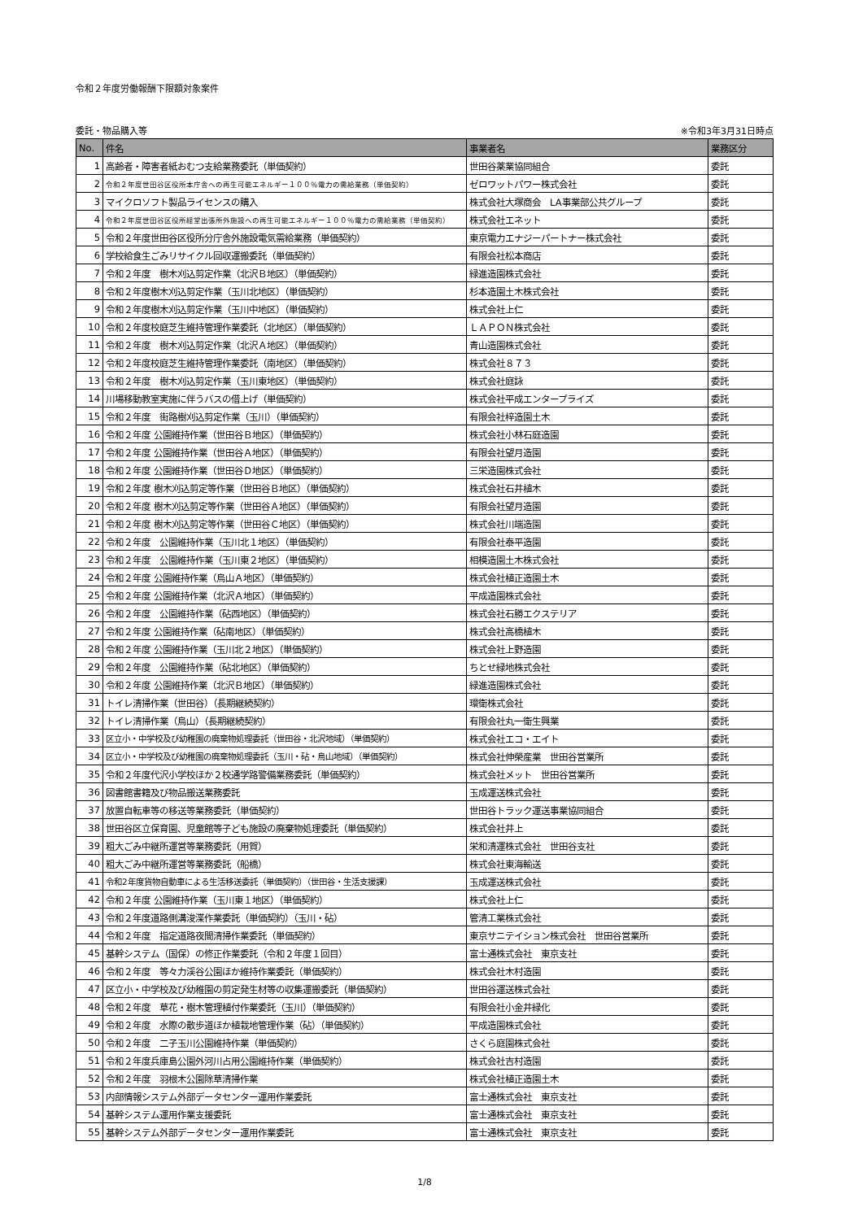令和２年度労働報酬下限額対象案件
委託・物品購入等 ※令和3年3月31日時点
| No. | 件名 | 事業者名 | 業務区分 |
| --- | --- | --- | --- |
| 1 | 高齢者・障害者紙おむつ支給業務委託（単価契約） | 世田谷薬業協同組合 | 委託 |
| 2 | 令和２年度世田谷区役所本庁舎への再生可能エネルギー１００％電力の需給業務（単価契約） | ゼロワットパワー株式会社 | 委託 |
| 3 | マイクロソフト製品ライセンスの購入 | 株式会社大塚商会 LA事業部公共グループ | 委託 |
| 4 | 令和２年度世田谷区役所経堂出張所外施設への再生可能エネルギー１００％電力の需給業務（単価契約） | 株式会社エネット | 委託 |
| 5 | 令和２年度世田谷区役所分庁舎外施設電気需給業務（単価契約） | 東京電力エナジーパートナー株式会社 | 委託 |
| 6 | 学校給食生ごみリサイクル回収運搬委託（単価契約） | 有限会社松本商店 | 委託 |
| 7 | 令和２年度 樹木刈込剪定作業（北沢Ｂ地区）（単価契約） | 緑進造園株式会社 | 委託 |
| 8 | 令和２年度樹木刈込剪定作業（玉川北地区）（単価契約） | 杉本造園土木株式会社 | 委託 |
| 9 | 令和２年度樹木刈込剪定作業（玉川中地区）（単価契約） | 株式会社上仁 | 委託 |
| 10 | 令和２年度校庭芝生維持管理作業委託（北地区）（単価契約） | ＬＡＰＯＮ株式会社 | 委託 |
| 11 | 令和２年度 樹木刈込剪定作業（北沢Ａ地区）（単価契約） | 青山造園株式会社 | 委託 |
| 12 | 令和２年度校庭芝生維持管理作業委託（南地区）（単価契約） | 株式会社８７３ | 委託 |
| 13 | 令和２年度 樹木刈込剪定作業（玉川東地区）（単価契約） | 株式会社庭詠 | 委託 |
| 14 | 川場移動教室実施に伴うバスの借上げ（単価契約） | 株式会社平成エンタープライズ | 委託 |
| 15 | 令和２年度 街路樹刈込剪定作業（玉川）（単価契約） | 有限会社梓造園土木 | 委託 |
| 16 | 令和２年度 公園維持作業（世田谷Ｂ地区）（単価契約） | 株式会社小林石庭造園 | 委託 |
| 17 | 令和２年度 公園維持作業（世田谷Ａ地区）（単価契約） | 有限会社望月造園 | 委託 |
| 18 | 令和２年度 公園維持作業（世田谷Ｄ地区）（単価契約） | 三栄造園株式会社 | 委託 |
| 19 | 令和２年度 樹木刈込剪定等作業（世田谷Ｂ地区）（単価契約） | 株式会社石井植木 | 委託 |
| 20 | 令和２年度 樹木刈込剪定等作業（世田谷Ａ地区）（単価契約） | 有限会社望月造園 | 委託 |
| 21 | 令和２年度 樹木刈込剪定等作業（世田谷Ｃ地区）（単価契約） | 株式会社川端造園 | 委託 |
| 22 | 令和２年度 公園維持作業（玉川北１地区）（単価契約） | 有限会社泰平造園 | 委託 |
| 23 | 令和２年度 公園維持作業（玉川東２地区）（単価契約） | 相模造園土木株式会社 | 委託 |
| 24 | 令和２年度 公園維持作業（烏山Ａ地区）（単価契約） | 株式会社植正造園土木 | 委託 |
| 25 | 令和２年度 公園維持作業（北沢Ａ地区）（単価契約） | 平成造園株式会社 | 委託 |
| 26 | 令和２年度 公園維持作業（砧西地区）（単価契約） | 株式会社石勝エクステリア | 委託 |
| 27 | 令和２年度 公園維持作業（砧南地区）（単価契約） | 株式会社高橋植木 | 委託 |
| 28 | 令和２年度 公園維持作業（玉川北２地区）（単価契約） | 株式会社上野造園 | 委託 |
| 29 | 令和２年度 公園維持作業（砧北地区）（単価契約） | ちとせ緑地株式会社 | 委託 |
| 30 | 令和２年度 公園維持作業（北沢Ｂ地区）（単価契約） | 緑進造園株式会社 | 委託 |
| 31 | トイレ清掃作業（世田谷）（長期継続契約） | 環衛株式会社 | 委託 |
| 32 | トイレ清掃作業（烏山）（長期継続契約） | 有限会社丸一衛生興業 | 委託 |
| 33 | 区立小・中学校及び幼稚園の廃棄物処理委託（世田谷・北沢地域）（単価契約） | 株式会社エコ・エイト | 委託 |
| 34 | 区立小・中学校及び幼稚園の廃棄物処理委託（玉川・砧・烏山地域）（単価契約） | 株式会社伸榮産業 世田谷営業所 | 委託 |
| 35 | 令和２年度代沢小学校ほか２校通学路警備業務委託（単価契約） | 株式会社メット 世田谷営業所 | 委託 |
| 36 | 図書館書籍及び物品搬送業務委託 | 玉成運送株式会社 | 委託 |
| 37 | 放置自転車等の移送等業務委託（単価契約） | 世田谷トラック運送事業協同組合 | 委託 |
| 38 | 世田谷区立保育園、児童館等子ども施設の廃棄物処理委託（単価契約） | 株式会社井上 | 委託 |
| 39 | 粗大ごみ中継所運営等業務委託（用賀） | 栄和清運株式会社 世田谷支社 | 委託 |
| 40 | 粗大ごみ中継所運営等業務委託（船橋） | 株式会社東海輸送 | 委託 |
| 41 | 令和2年度貨物自動車による生活移送委託（単価契約）（世田谷・生活支援課） | 玉成運送株式会社 | 委託 |
| 42 | 令和２年度 公園維持作業（玉川東１地区）（単価契約） | 株式会社上仁 | 委託 |
| 43 | 令和２年度道路側溝浚渫作業委託（単価契約）（玉川・砧） | 管清工業株式会社 | 委託 |
| 44 | 令和２年度 指定道路夜間清掃作業委託（単価契約） | 東京サニテイション株式会社 世田谷営業所 | 委託 |
| 45 | 基幹システム（国保）の修正作業委託（令和２年度１回目） | 富士通株式会社 東京支社 | 委託 |
| 46 | 令和２年度 等々力渓谷公園ほか維持作業委託（単価契約） | 株式会社木村造園 | 委託 |
| 47 | 区立小・中学校及び幼稚園の剪定発生材等の収集運搬委託（単価契約） | 世田谷運送株式会社 | 委託 |
| 48 | 令和２年度 草花・樹木管理植付作業委託（玉川）（単価契約） | 有限会社小金井緑化 | 委託 |
| 49 | 令和２年度 水際の散歩道ほか植栽地管理作業（砧）（単価契約） | 平成造園株式会社 | 委託 |
| 50 | 令和２年度 二子玉川公園維持作業（単価契約） | さくら庭園株式会社 | 委託 |
| 51 | 令和２年度兵庫島公園外河川占用公園維持作業（単価契約） | 株式会社吉村造園 | 委託 |
| 52 | 令和２年度 羽根木公園除草清掃作業 | 株式会社植正造園土木 | 委託 |
| 53 | 内部情報システム外部データセンター運用作業委託 | 富士通株式会社 東京支社 | 委託 |
| 54 | 基幹システム運用作業支援委託 | 富士通株式会社 東京支社 | 委託 |
| 55 | 基幹システム外部データセンター運用作業委託 | 富士通株式会社 東京支社 | 委託 |
1/8